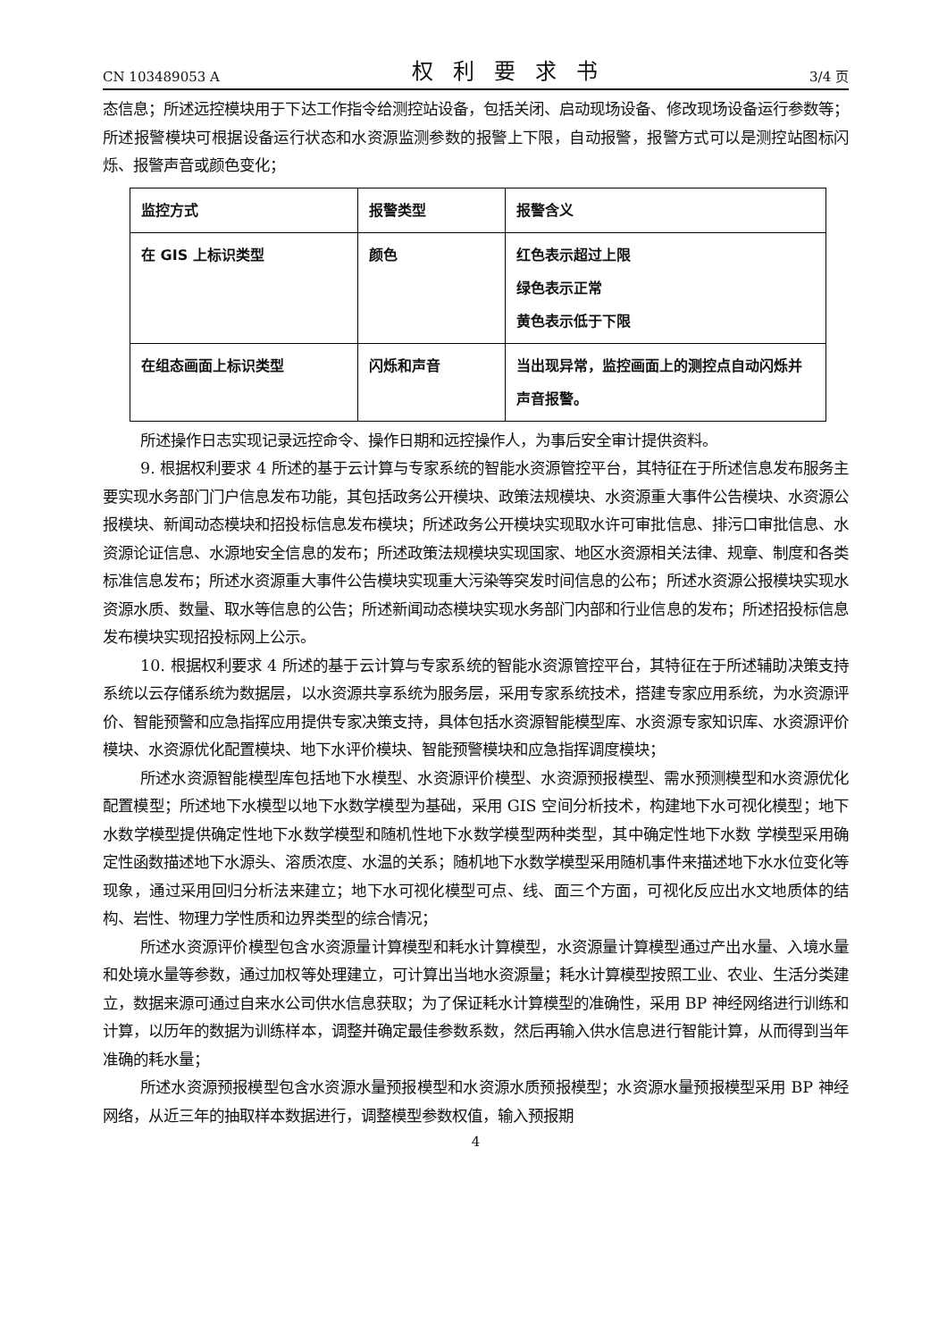CN 103489053 A 权利要求书 3/4 页
态信息；所述远控模块用于下达工作指令给测控站设备，包括关闭、启动现场设备、修改现场设备运行参数等；所述报警模块可根据设备运行状态和水资源监测参数的报警上下限，自动报警，报警方式可以是测控站图标闪烁、报警声音或颜色变化；
| 监控方式 | 报警类型 | 报警含义 |
| 在 GIS 上标识类型 | 颜色 | 红色表示超过上限 绿色表示正常 黄色表示低于下限 |
| 在组态画面上标识类型 | 闪烁和声音 | 当出现异常，监控画面上的测控点自动闪烁并声音报警。 |
所述操作日志实现记录远控命令、操作日期和远控操作人，为事后安全审计提供资料。
9. 根据权利要求 4 所述的基于云计算与专家系统的智能水资源管控平台，其特征在于所述信息发布服务主要实现水务部门门户信息发布功能，其包括政务公开模块、政策法规模块、水资源重大事件公告模块、水资源公报模块、新闻动态模块和招投标信息发布模块；所述政务公开模块实现取水许可审批信息、排污口审批信息、水资源论证信息、水源地安全信息的发布；所述政策法规模块实现国家、地区水资源相关法律、规章、制度和各类标准信息发布；所述水资源重大事件公告模块实现重大污染等突发时间信息的公布；所述水资源公报模块实现水资源水质、数量、取水等信息的公告；所述新闻动态模块实现水务部门内部和行业信息的发布；所述招投标信息发布模块实现招投标网上公示。
10. 根据权利要求 4 所述的基于云计算与专家系统的智能水资源管控平台，其特征在于所述辅助决策支持系统以云存储系统为数据层，以水资源共享系统为服务层，采用专家系统技术，搭建专家应用系统，为水资源评价、智能预警和应急指挥应用提供专家决策支持，具体包括水资源智能模型库、水资源专家知识库、水资源评价模块、水资源优化配置模块、地下水评价模块、智能预警模块和应急指挥调度模块；
所述水资源智能模型库包括地下水模型、水资源评价模型、水资源预报模型、需水预测模型和水资源优化配置模型；所述地下水模型以地下水数学模型为基础，采用 GIS 空间分析技术，构建地下水可视化模型；地下水数学模型提供确定性地下水数学模型和随机性地下水数学模型两种类型，其中确定性地下水数 学模型采用确定性函数描述地下水源头、溶质浓度、水温的关系；随机地下水数学模型采用随机事件来描述地下水水位变化等现象，通过采用回归分析法来建立；地下水可视化模型可点、线、面三个方面，可视化反应出水文地质体的结构、岩性、物理力学性质和边界类型的综合情况；
所述水资源评价模型包含水资源量计算模型和耗水计算模型，水资源量计算模型通过产出水量、入境水量和处境水量等参数，通过加权等处理建立，可计算出当地水资源量；耗水计算模型按照工业、农业、生活分类建立，数据来源可通过自来水公司供水信息获取；为了保证耗水计算模型的准确性，采用 BP 神经网络进行训练和计算，以历年的数据为训练样本，调整并确定最佳参数系数，然后再输入供水信息进行智能计算，从而得到当年准确的耗水量；
所述水资源预报模型包含水资源水量预报模型和水资源水质预报模型；水资源水量预报模型采用 BP 神经网络，从近三年的抽取样本数据进行，调整模型参数权值，输入预报期
4